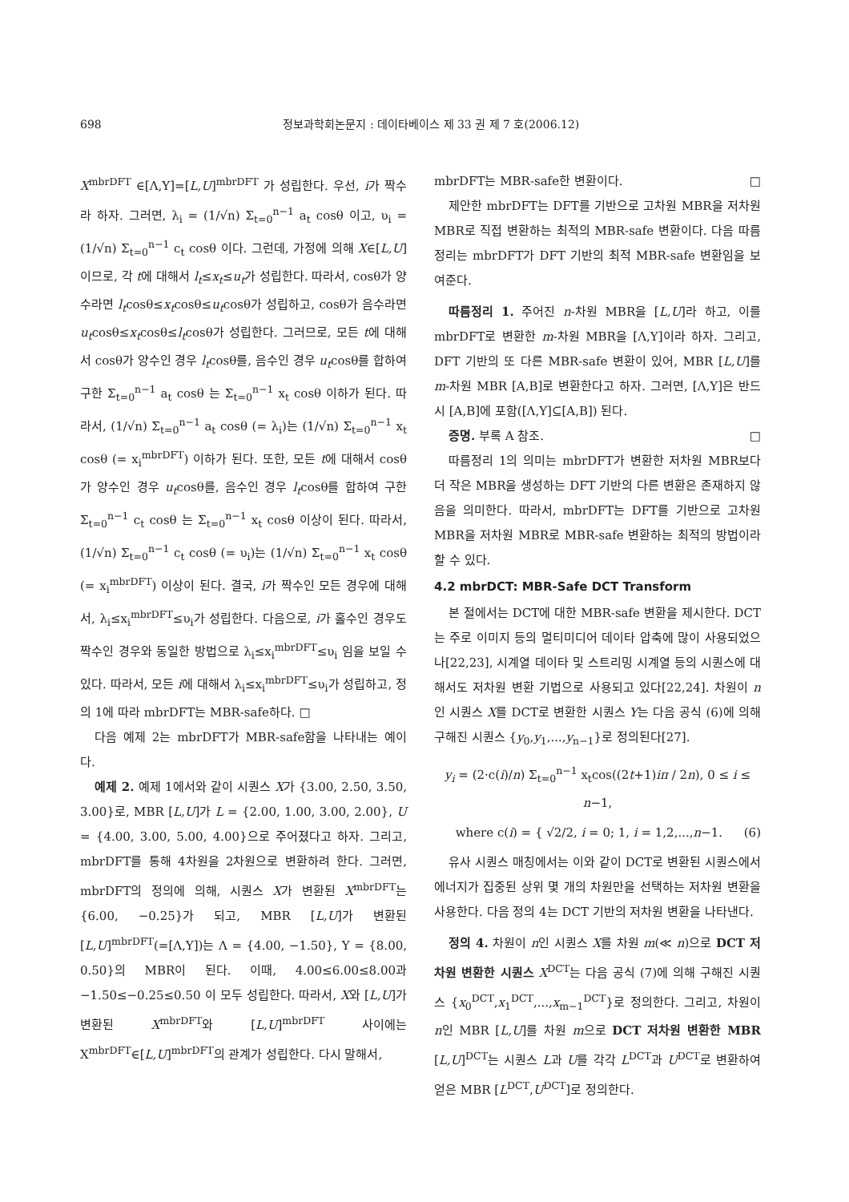698 정보과학회논문지 : 데이타베이스 제 33 권 제 7 호(2006.12)
X<sup>mbrDFT</sup> ∈[Λ,Υ]=[L,U]<sup>mbrDFT</sup> 가 성립한다. 우선, i가 짝수라 하자. 그러면, λ<sub>i</sub> = (1/√n) Σ<sub>t=0</sub><sup>n−1</sup> a<sub>t</sub> cosθ 이고, υ<sub>i</sub> = (1/√n) Σ<sub>t=0</sub><sup>n−1</sup> c<sub>t</sub> cosθ 이다. 그런데, 가정에 의해 X∈[L,U]이므로, 각 t에 대해서 l<sub>t</sub>≤x<sub>t</sub>≤u<sub>t</sub>가 성립한다. 따라서, cosθ가 양수라면 l<sub>t</sub>cosθ≤x<sub>t</sub>cosθ≤u<sub>t</sub>cosθ가 성립하고, cosθ가 음수라면 u<sub>t</sub>cosθ≤x<sub>t</sub>cosθ≤l<sub>t</sub>cosθ가 성립한다. 그러므로, 모든 t에 대해서 cosθ가 양수인 경우 l<sub>t</sub>cosθ를, 음수인 경우 u<sub>t</sub>cosθ를 합하여 구한 Σ<sub>t=0</sub><sup>n−1</sup> a<sub>t</sub> cosθ 는 Σ<sub>t=0</sub><sup>n−1</sup> x<sub>t</sub> cosθ 이하가 된다. 따라서, (1/√n) Σ<sub>t=0</sub><sup>n−1</sup> a<sub>t</sub> cosθ (= λ<sub>i</sub>)는 (1/√n) Σ<sub>t=0</sub><sup>n−1</sup> x<sub>t</sub> cosθ (= x<sub>i</sub><sup>mbrDFT</sup>) 이하가 된다. 또한, 모든 t에 대해서 cosθ가 양수인 경우 u<sub>t</sub>cosθ를, 음수인 경우 l<sub>t</sub>cosθ를 합하여 구한 Σ<sub>t=0</sub><sup>n−1</sup> c<sub>t</sub> cosθ 는 Σ<sub>t=0</sub><sup>n−1</sup> x<sub>t</sub> cosθ 이상이 된다. 따라서, (1/√n) Σ<sub>t=0</sub><sup>n−1</sup> c<sub>t</sub> cosθ (= υ<sub>i</sub>)는 (1/√n) Σ<sub>t=0</sub><sup>n−1</sup> x<sub>t</sub> cosθ (= x<sub>i</sub><sup>mbrDFT</sup>) 이상이 된다. 결국, i가 짝수인 모든 경우에 대해서, λ<sub>i</sub>≤x<sub>i</sub><sup>mbrDFT</sup>≤υ<sub>i</sub>가 성립한다. 다음으로, i가 홀수인 경우도 짝수인 경우와 동일한 방법으로 λ<sub>i</sub>≤x<sub>i</sub><sup>mbrDFT</sup>≤υ<sub>i</sub> 임을 보일 수 있다. 따라서, 모든 i에 대해서 λ<sub>i</sub>≤x<sub>i</sub><sup>mbrDFT</sup>≤υ<sub>i</sub>가 성립하고, 정의 1에 따라 mbrDFT는 MBR-safe하다. □
다음 예제 2는 mbrDFT가 MBR-safe함을 나타내는 예이다.
예제 2. 예제 1에서와 같이 시퀀스 X가 {3.00, 2.50, 3.50, 3.00}로, MBR [L,U]가 L = {2.00, 1.00, 3.00, 2.00}, U = {4.00, 3.00, 5.00, 4.00}으로 주어졌다고 하자. 그리고, mbrDFT를 통해 4차원을 2차원으로 변환하려 한다. 그러면, mbrDFT의 정의에 의해, 시퀀스 X가 변환된 X<sup>mbrDFT</sup>는 {6.00, −0.25}가 되고, MBR [L,U]가 변환된 [L,U]<sup>mbrDFT</sup>(=[Λ,Υ])는 Λ = {4.00, −1.50}, Υ = {8.00, 0.50}의 MBR이 된다. 이때, 4.00≤6.00≤8.00과 −1.50≤−0.25≤0.50 이 모두 성립한다. 따라서, X와 [L,U]가 변환된 X<sup>mbrDFT</sup>와 [L,U]<sup>mbrDFT</sup> 사이에는 X<sup>mbrDFT</sup>∈[L,U]<sup>mbrDFT</sup>의 관계가 성립한다. 다시 말해서,
mbrDFT는 MBR-safe한 변환이다. □
제안한 mbrDFT는 DFT를 기반으로 고차원 MBR을 저차원 MBR로 직접 변환하는 최적의 MBR-safe 변환이다. 다음 따름정리는 mbrDFT가 DFT 기반의 최적 MBR-safe 변환임을 보여준다.
따름정리 1. 주어진 n-차원 MBR을 [L,U]라 하고, 이를 mbrDFT로 변환한 m-차원 MBR을 [Λ,Υ]이라 하자. 그리고, DFT 기반의 또 다른 MBR-safe 변환이 있어, MBR [L,U]를 m-차원 MBR [A,B]로 변환한다고 하자. 그러면, [Λ,Υ]은 반드시 [A,B]에 포함([Λ,Υ]⊆[A,B]) 된다.
증명. 부록 A 참조. □
따름정리 1의 의미는 mbrDFT가 변환한 저차원 MBR보다 더 작은 MBR을 생성하는 DFT 기반의 다른 변환은 존재하지 않음을 의미한다. 따라서, mbrDFT는 DFT를 기반으로 고차원 MBR을 저차원 MBR로 MBR-safe 변환하는 최적의 방법이라 할 수 있다.
4.2 mbrDCT: MBR-Safe DCT Transform
본 절에서는 DCT에 대한 MBR-safe 변환을 제시한다. DCT는 주로 이미지 등의 멀티미디어 데이타 압축에 많이 사용되었으나[22,23], 시계열 데이타 및 스트리밍 시계열 등의 시퀀스에 대해서도 저차원 변환 기법으로 사용되고 있다[22,24]. 차원이 n인 시퀀스 X를 DCT로 변환한 시퀀스 Y는 다음 공식 (6)에 의해 구해진 시퀀스 {y<sub>0</sub>,y<sub>1</sub>,...,y<sub>n−1</sub>}로 정의된다[27].
y<sub>i</sub> = (2·c(i)/n) Σ<sub>t=0</sub><sup>n−1</sup> x<sub>t</sub>cos((2t+1)iπ / 2n), 0 ≤ i ≤ n−1,
where c(i) = { √2/2, i = 0; 1, i = 1,2,...,n−1. (6)
유사 시퀀스 매칭에서는 이와 같이 DCT로 변환된 시퀀스에서 에너지가 집중된 상위 몇 개의 차원만을 선택하는 저차원 변환을 사용한다. 다음 정의 4는 DCT 기반의 저차원 변환을 나타낸다.
정의 4. 차원이 n인 시퀀스 X를 차원 m(≪ n)으로 DCT 저차원 변환한 시퀀스 X<sup>DCT</sup>는 다음 공식 (7)에 의해 구해진 시퀀스 {x<sub>0</sub><sup>DCT</sup>,x<sub>1</sub><sup>DCT</sup>,...,x<sub>m−1</sub><sup>DCT</sup>}로 정의한다. 그리고, 차원이 n인 MBR [L,U]를 차원 m으로 DCT 저차원 변환한 MBR [L,U]<sup>DCT</sup>는 시퀀스 L과 U를 각각 L<sup>DCT</sup>과 U<sup>DCT</sup>로 변환하여 얻은 MBR [L<sup>DCT</sup>,U<sup>DCT</sup>]로 정의한다.